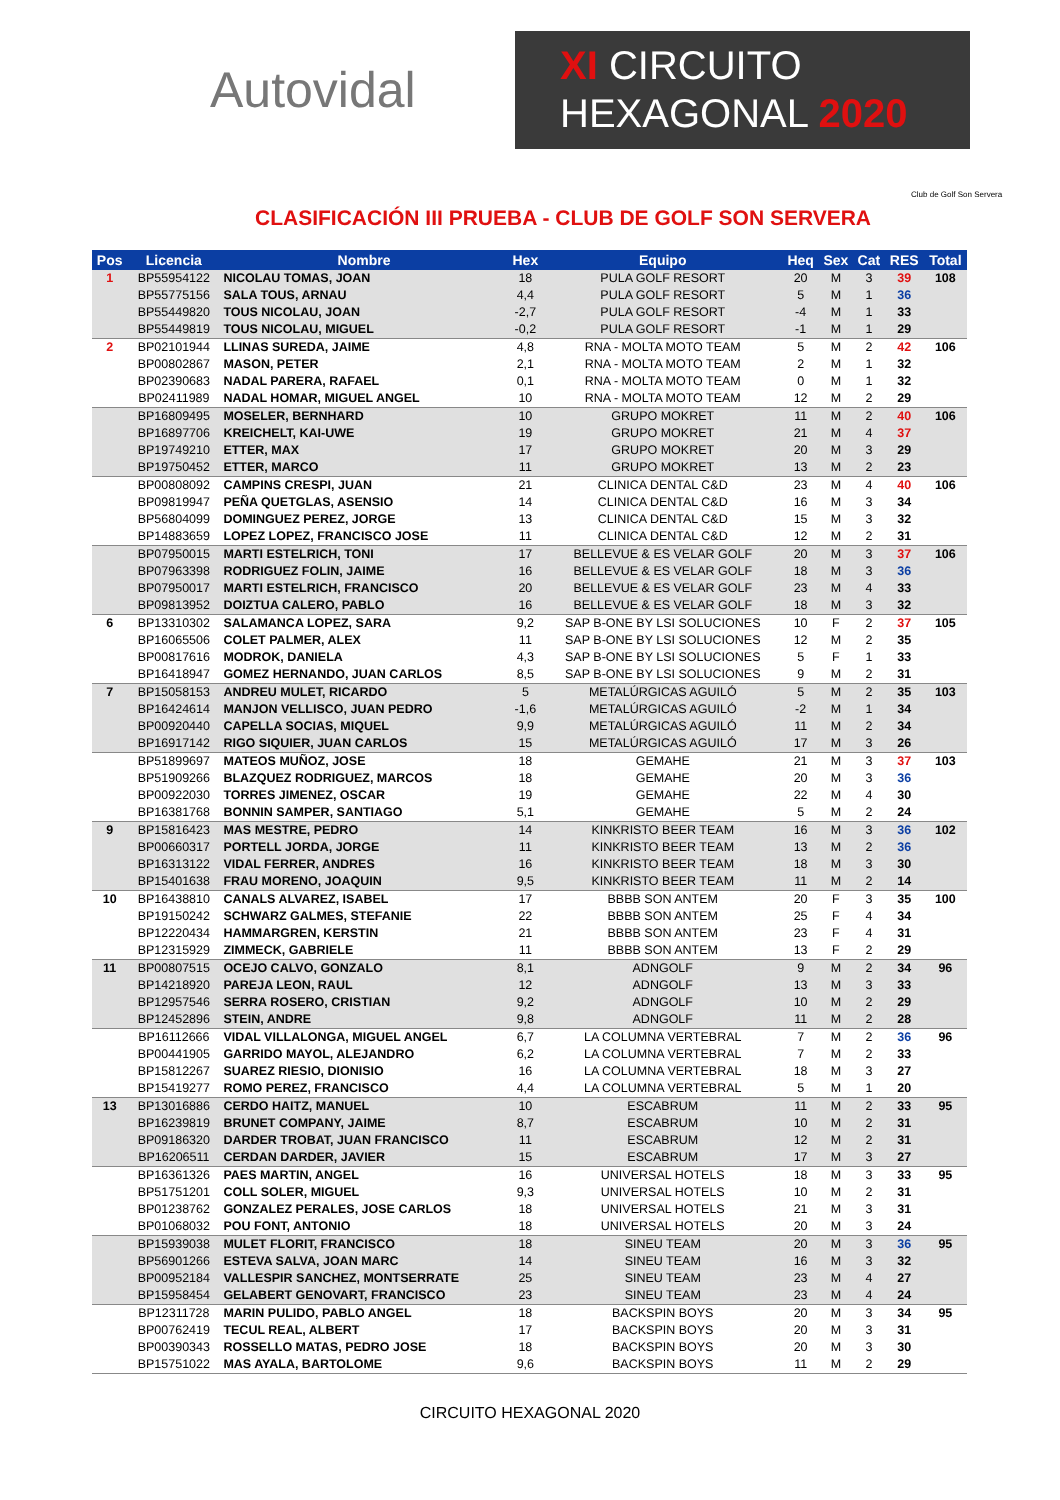Autovidal
XI CIRCUITO
HEXAGONAL 2020
CLASIFICACIÓN III PRUEBA - CLUB DE GOLF SON SERVERA
Club de Golf Son Servera
| Pos | Licencia | Nombre | Hex | Equipo | Heq | Sex | Cat | RES | Total |
| --- | --- | --- | --- | --- | --- | --- | --- | --- | --- |
| 1 | BP55954122 | NICOLAU TOMAS, JOAN | 18 | PULA GOLF RESORT | 20 | M | 3 | 39 | 108 |
| | BP55775156 | SALA TOUS, ARNAU | 4,4 | PULA GOLF RESORT | 5 | M | 1 | 36 | |
| | BP55449820 | TOUS NICOLAU, JOAN | -2,7 | PULA GOLF RESORT | -4 | M | 1 | 33 | |
| | BP55449819 | TOUS NICOLAU, MIGUEL | -0,2 | PULA GOLF RESORT | -1 | M | 1 | 29 | |
| 2 | BP02101944 | LLINAS SUREDA, JAIME | 4,8 | RNA - MOLTA MOTO TEAM | 5 | M | 2 | 42 | 106 |
| | BP00802867 | MASON, PETER | 2,1 | RNA - MOLTA MOTO TEAM | 2 | M | 1 | 32 | |
| | BP02390683 | NADAL PARERA, RAFAEL | 0,1 | RNA - MOLTA MOTO TEAM | 0 | M | 1 | 32 | |
| | BP02411989 | NADAL HOMAR, MIGUEL ANGEL | 10 | RNA - MOLTA MOTO TEAM | 12 | M | 2 | 29 | |
| | BP16809495 | MOSELER, BERNHARD | 10 | GRUPO MOKRET | 11 | M | 2 | 40 | 106 |
| | BP16897706 | KREICHELT, KAI-UWE | 19 | GRUPO MOKRET | 21 | M | 4 | 37 | |
| | BP19749210 | ETTER, MAX | 17 | GRUPO MOKRET | 20 | M | 3 | 29 | |
| | BP19750452 | ETTER, MARCO | 11 | GRUPO MOKRET | 13 | M | 2 | 23 | |
| | BP00808092 | CAMPINS CRESPI, JUAN | 21 | CLINICA DENTAL C&D | 23 | M | 4 | 40 | 106 |
| | BP09819947 | PEÑA QUETGLAS, ASENSIO | 14 | CLINICA DENTAL C&D | 16 | M | 3 | 34 | |
| | BP56804099 | DOMINGUEZ PEREZ, JORGE | 13 | CLINICA DENTAL C&D | 15 | M | 3 | 32 | |
| | BP14883659 | LOPEZ LOPEZ, FRANCISCO JOSE | 11 | CLINICA DENTAL C&D | 12 | M | 2 | 31 | |
| | BP07950015 | MARTI ESTELRICH, TONI | 17 | BELLEVUE & ES VELAR GOLF | 20 | M | 3 | 37 | 106 |
| | BP07963398 | RODRIGUEZ FOLIN, JAIME | 16 | BELLEVUE & ES VELAR GOLF | 18 | M | 3 | 36 | |
| | BP07950017 | MARTI ESTELRICH, FRANCISCO | 20 | BELLEVUE & ES VELAR GOLF | 23 | M | 4 | 33 | |
| | BP09813952 | DOIZTUA CALERO, PABLO | 16 | BELLEVUE & ES VELAR GOLF | 18 | M | 3 | 32 | |
| 6 | BP13310302 | SALAMANCA LOPEZ, SARA | 9,2 | SAP B-ONE BY LSI SOLUCIONES | 10 | F | 2 | 37 | 105 |
| | BP16065506 | COLET PALMER, ALEX | 11 | SAP B-ONE BY LSI SOLUCIONES | 12 | M | 2 | 35 | |
| | BP00817616 | MODROK, DANIELA | 4,3 | SAP B-ONE BY LSI SOLUCIONES | 5 | F | 1 | 33 | |
| | BP16418947 | GOMEZ HERNANDO, JUAN CARLOS | 8,5 | SAP B-ONE BY LSI SOLUCIONES | 9 | M | 2 | 31 | |
| 7 | BP15058153 | ANDREU MULET, RICARDO | 5 | METALÚRGICAS AGUILÓ | 5 | M | 2 | 35 | 103 |
| | BP16424614 | MANJON VELLISCO, JUAN PEDRO | -1,6 | METALÚRGICAS AGUILÓ | -2 | M | 1 | 34 | |
| | BP00920440 | CAPELLA SOCIAS, MIQUEL | 9,9 | METALÚRGICAS AGUILÓ | 11 | M | 2 | 34 | |
| | BP16917142 | RIGO SIQUIER, JUAN CARLOS | 15 | METALÚRGICAS AGUILÓ | 17 | M | 3 | 26 | |
| | BP51899697 | MATEOS MUÑOZ, JOSE | 18 | GEMAHE | 21 | M | 3 | 37 | 103 |
| | BP51909266 | BLAZQUEZ RODRIGUEZ, MARCOS | 18 | GEMAHE | 20 | M | 3 | 36 | |
| | BP00922030 | TORRES JIMENEZ, OSCAR | 19 | GEMAHE | 22 | M | 4 | 30 | |
| | BP16381768 | BONNIN SAMPER, SANTIAGO | 5,1 | GEMAHE | 5 | M | 2 | 24 | |
| 9 | BP15816423 | MAS MESTRE, PEDRO | 14 | KINKRISTO BEER TEAM | 16 | M | 3 | 36 | 102 |
| | BP00660317 | PORTELL JORDA, JORGE | 11 | KINKRISTO BEER TEAM | 13 | M | 2 | 36 | |
| | BP16313122 | VIDAL FERRER, ANDRES | 16 | KINKRISTO BEER TEAM | 18 | M | 3 | 30 | |
| | BP15401638 | FRAU MORENO, JOAQUIN | 9,5 | KINKRISTO BEER TEAM | 11 | M | 2 | 14 | |
| 10 | BP16438810 | CANALS ALVAREZ, ISABEL | 17 | BBBB SON ANTEM | 20 | F | 3 | 35 | 100 |
| | BP19150242 | SCHWARZ GALMES, STEFANIE | 22 | BBBB SON ANTEM | 25 | F | 4 | 34 | |
| | BP12220434 | HAMMARGREN, KERSTIN | 21 | BBBB SON ANTEM | 23 | F | 4 | 31 | |
| | BP12315929 | ZIMMECK, GABRIELE | 11 | BBBB SON ANTEM | 13 | F | 2 | 29 | |
| 11 | BP00807515 | OCEJO CALVO, GONZALO | 8,1 | ADNGOLF | 9 | M | 2 | 34 | 96 |
| | BP14218920 | PAREJA LEON, RAUL | 12 | ADNGOLF | 13 | M | 3 | 33 | |
| | BP12957546 | SERRA ROSERO, CRISTIAN | 9,2 | ADNGOLF | 10 | M | 2 | 29 | |
| | BP12452896 | STEIN, ANDRE | 9,8 | ADNGOLF | 11 | M | 2 | 28 | |
| | BP16112666 | VIDAL VILLALONGA, MIGUEL ANGEL | 6,7 | LA COLUMNA VERTEBRAL | 7 | M | 2 | 36 | 96 |
| | BP00441905 | GARRIDO MAYOL, ALEJANDRO | 6,2 | LA COLUMNA VERTEBRAL | 7 | M | 2 | 33 | |
| | BP15812267 | SUAREZ RIESIO, DIONISIO | 16 | LA COLUMNA VERTEBRAL | 18 | M | 3 | 27 | |
| | BP15419277 | ROMO PEREZ, FRANCISCO | 4,4 | LA COLUMNA VERTEBRAL | 5 | M | 1 | 20 | |
| 13 | BP13016886 | CERDO HAITZ, MANUEL | 10 | ESCABRUM | 11 | M | 2 | 33 | 95 |
| | BP16239819 | BRUNET COMPANY, JAIME | 8,7 | ESCABRUM | 10 | M | 2 | 31 | |
| | BP09186320 | DARDER TROBAT, JUAN FRANCISCO | 11 | ESCABRUM | 12 | M | 2 | 31 | |
| | BP16206511 | CERDAN DARDER, JAVIER | 15 | ESCABRUM | 17 | M | 3 | 27 | |
| | BP16361326 | PAES MARTIN, ANGEL | 16 | UNIVERSAL HOTELS | 18 | M | 3 | 33 | 95 |
| | BP51751201 | COLL SOLER, MIGUEL | 9,3 | UNIVERSAL HOTELS | 10 | M | 2 | 31 | |
| | BP01238762 | GONZALEZ PERALES, JOSE CARLOS | 18 | UNIVERSAL HOTELS | 21 | M | 3 | 31 | |
| | BP01068032 | POU FONT, ANTONIO | 18 | UNIVERSAL HOTELS | 20 | M | 3 | 24 | |
| | BP15939038 | MULET FLORIT, FRANCISCO | 18 | SINEU TEAM | 20 | M | 3 | 36 | 95 |
| | BP56901266 | ESTEVA SALVA, JOAN MARC | 14 | SINEU TEAM | 16 | M | 3 | 32 | |
| | BP00952184 | VALLESPIR SANCHEZ, MONTSERRATE | 25 | SINEU TEAM | 23 | M | 4 | 27 | |
| | BP15958454 | GELABERT GENOVART, FRANCISCO | 23 | SINEU TEAM | 23 | M | 4 | 24 | |
| | BP12311728 | MARIN PULIDO, PABLO ANGEL | 18 | BACKSPIN BOYS | 20 | M | 3 | 34 | 95 |
| | BP00762419 | TECUL REAL, ALBERT | 17 | BACKSPIN BOYS | 20 | M | 3 | 31 | |
| | BP00390343 | ROSSELLO MATAS, PEDRO JOSE | 18 | BACKSPIN BOYS | 20 | M | 3 | 30 | |
| | BP15751022 | MAS AYALA, BARTOLOME | 9,6 | BACKSPIN BOYS | 11 | M | 2 | 29 | |
CIRCUITO HEXAGONAL 2020